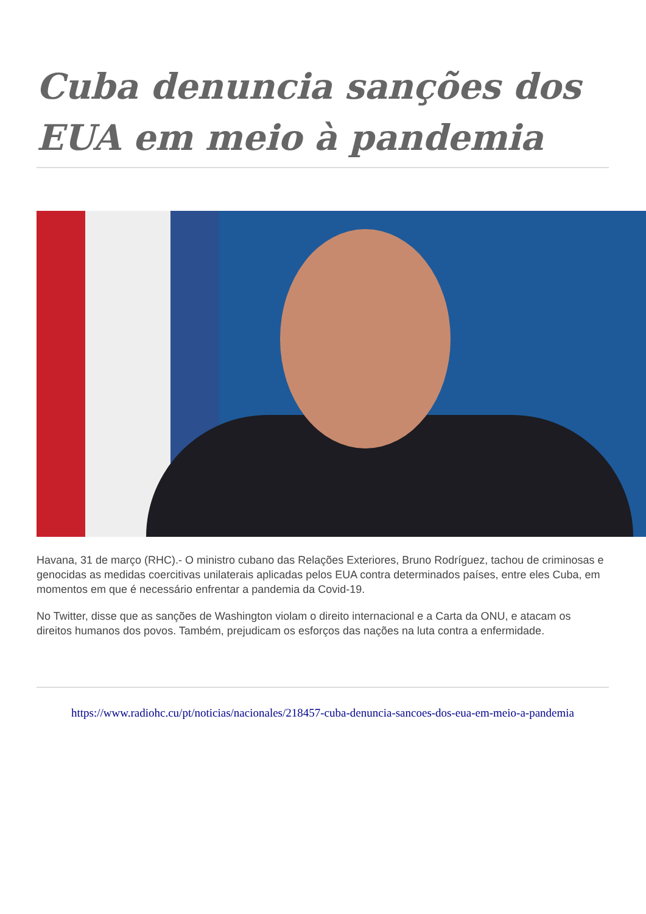Cuba denuncia sanções dos EUA em meio à pandemia
Havana, 31 de março (RHC).- O ministro cubano das Relações Exteriores, Bruno Rodríguez, tachou de criminosas e genocidas as medidas coercitivas unilaterais aplicadas pelos EUA contra determinados países, entre eles Cuba, em momentos em que é necessário enfrentar a pandemia da Covid-19.
No Twitter, disse que as sanções de Washington violam o direito internacional e a Carta da ONU, e atacam os direitos humanos dos povos. Também, prejudicam os esforços das nações na luta contra a enfermidade.
https://www.radiohc.cu/pt/noticias/nacionales/218457-cuba-denuncia-sancoes-dos-eua-em-meio-a-pandemia